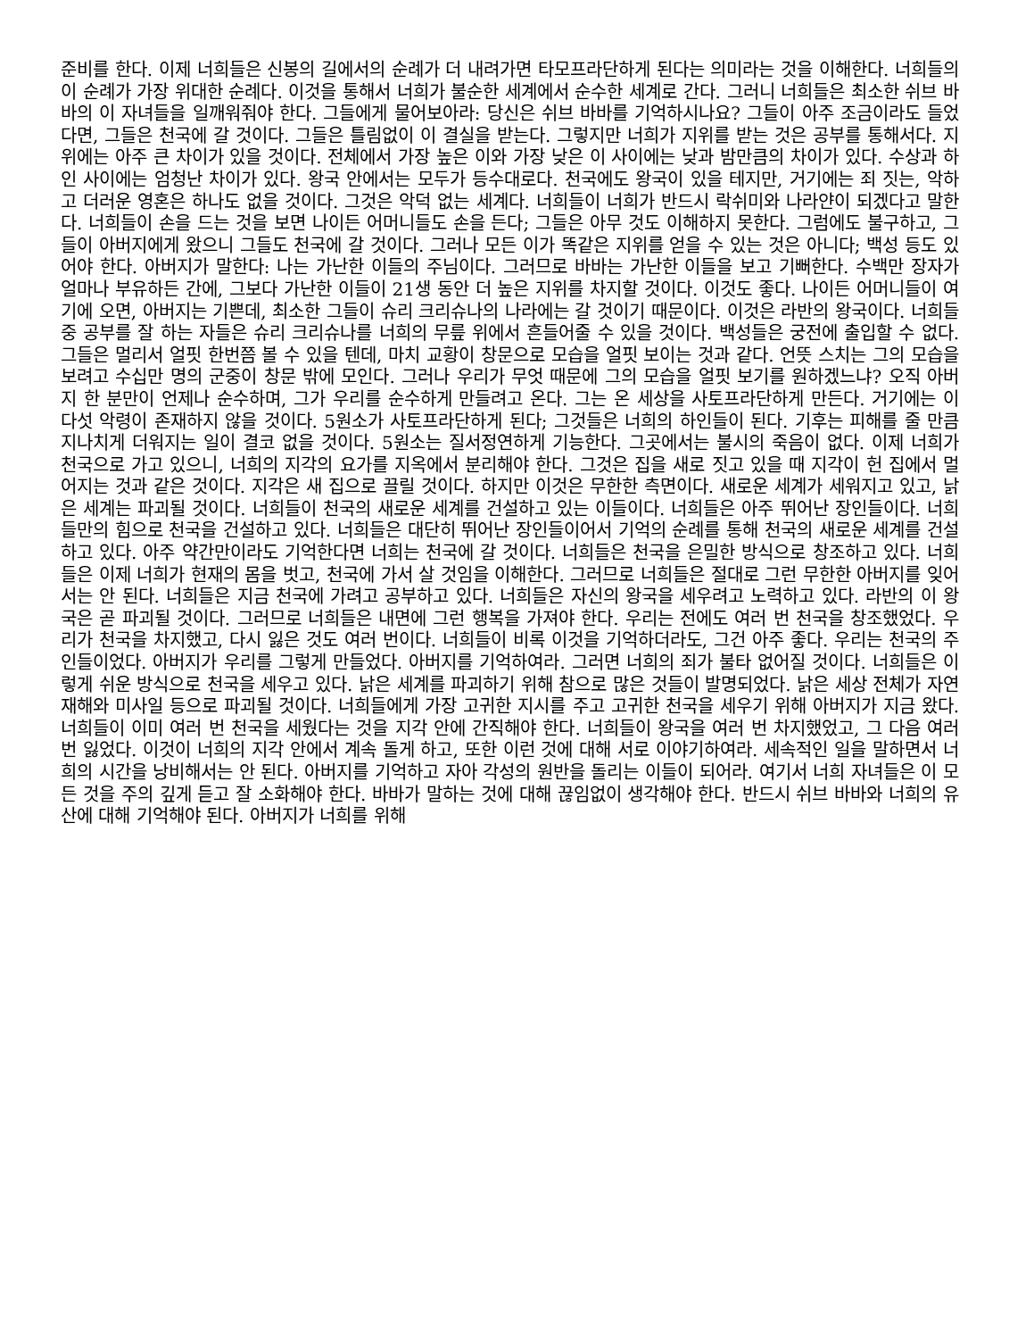준비를 한다. 이제 너희들은 신봉의 길에서의 순례가 더 내려가면 타모프라단하게 된다는 의미라는 것을 이해한다. 너희들의 이 순례가 가장 위대한 순례다. 이것을 통해서 너희가 불순한 세계에서 순수한 세계로 간다. 그러니 너희들은 최소한 쉬브 바바의 이 자녀들을 일깨워줘야 한다. 그들에게 물어보아라: 당신은 쉬브 바바를 기억하시나요? 그들이 아주 조금이라도 들었다면, 그들은 천국에 갈 것이다. 그들은 틀림없이 이 결실을 받는다. 그렇지만 너희가 지위를 받는 것은 공부를 통해서다. 지위에는 아주 큰 차이가 있을 것이다. 전체에서 가장 높은 이와 가장 낮은 이 사이에는 낮과 밤만큼의 차이가 있다. 수상과 하인 사이에는 엄청난 차이가 있다. 왕국 안에서는 모두가 등수대로다. 천국에도 왕국이 있을 테지만, 거기에는 죄 짓는, 악하고 더러운 영혼은 하나도 없을 것이다. 그것은 악덕 없는 세계다. 너희들이 너희가 반드시 락쉬미와 나라얀이 되겠다고 말한다. 너희들이 손을 드는 것을 보면 나이든 어머니들도 손을 든다; 그들은 아무 것도 이해하지 못한다. 그럼에도 불구하고, 그들이 아버지에게 왔으니 그들도 천국에 갈 것이다. 그러나 모든 이가 똑같은 지위를 얻을 수 있는 것은 아니다; 백성 등도 있어야 한다. 아버지가 말한다: 나는 가난한 이들의 주님이다. 그러므로 바바는 가난한 이들을 보고 기뻐한다. 수백만 장자가 얼마나 부유하든 간에, 그보다 가난한 이들이 21생 동안 더 높은 지위를 차지할 것이다. 이것도 좋다. 나이든 어머니들이 여기에 오면, 아버지는 기쁜데, 최소한 그들이 슈리 크리슈나의 나라에는 갈 것이기 때문이다. 이것은 라반의 왕국이다. 너희들 중 공부를 잘 하는 자들은 슈리 크리슈나를 너희의 무릎 위에서 흔들어줄 수 있을 것이다. 백성들은 궁전에 출입할 수 없다. 그들은 멀리서 얼핏 한번쯤 볼 수 있을 텐데, 마치 교황이 창문으로 모습을 얼핏 보이는 것과 같다. 언뜻 스치는 그의 모습을 보려고 수십만 명의 군중이 창문 밖에 모인다. 그러나 우리가 무엇 때문에 그의 모습을 얼핏 보기를 원하겠느냐? 오직 아버지 한 분만이 언제나 순수하며, 그가 우리를 순수하게 만들려고 온다. 그는 온 세상을 사토프라단하게 만든다. 거기에는 이 다섯 악령이 존재하지 않을 것이다. 5원소가 사토프라단하게 된다; 그것들은 너희의 하인들이 된다. 기후는 피해를 줄 만큼 지나치게 더워지는 일이 결코 없을 것이다. 5원소는 질서정연하게 기능한다. 그곳에서는 불시의 죽음이 없다. 이제 너희가 천국으로 가고 있으니, 너희의 지각의 요가를 지옥에서 분리해야 한다. 그것은 집을 새로 짓고 있을 때 지각이 헌 집에서 멀어지는 것과 같은 것이다. 지각은 새 집으로 끌릴 것이다. 하지만 이것은 무한한 측면이다. 새로운 세계가 세워지고 있고, 낡은 세계는 파괴될 것이다. 너희들이 천국의 새로운 세계를 건설하고 있는 이들이다. 너희들은 아주 뛰어난 장인들이다. 너희들만의 힘으로 천국을 건설하고 있다. 너희들은 대단히 뛰어난 장인들이어서 기억의 순례를 통해 천국의 새로운 세계를 건설하고 있다. 아주 약간만이라도 기억한다면 너희는 천국에 갈 것이다. 너희들은 천국을 은밀한 방식으로 창조하고 있다. 너희들은 이제 너희가 현재의 몸을 벗고, 천국에 가서 살 것임을 이해한다. 그러므로 너희들은 절대로 그런 무한한 아버지를 잊어서는 안 된다. 너희들은 지금 천국에 가려고 공부하고 있다. 너희들은 자신의 왕국을 세우려고 노력하고 있다. 라반의 이 왕국은 곧 파괴될 것이다. 그러므로 너희들은 내면에 그런 행복을 가져야 한다. 우리는 전에도 여러 번 천국을 창조했었다. 우리가 천국을 차지했고, 다시 잃은 것도 여러 번이다. 너희들이 비록 이것을 기억하더라도, 그건 아주 좋다. 우리는 천국의 주인들이었다. 아버지가 우리를 그렇게 만들었다. 아버지를 기억하여라. 그러면 너희의 죄가 불타 없어질 것이다. 너희들은 이렇게 쉬운 방식으로 천국을 세우고 있다. 낡은 세계를 파괴하기 위해 참으로 많은 것들이 발명되었다. 낡은 세상 전체가 자연재해와 미사일 등으로 파괴될 것이다. 너희들에게 가장 고귀한 지시를 주고 고귀한 천국을 세우기 위해 아버지가 지금 왔다. 너희들이 이미 여러 번 천국을 세웠다는 것을 지각 안에 간직해야 한다. 너희들이 왕국을 여러 번 차지했었고, 그 다음 여러 번 잃었다. 이것이 너희의 지각 안에서 계속 돌게 하고, 또한 이런 것에 대해 서로 이야기하여라. 세속적인 일을 말하면서 너희의 시간을 낭비해서는 안 된다. 아버지를 기억하고 자아 각성의 원반을 돌리는 이들이 되어라. 여기서 너희 자녀들은 이 모든 것을 주의 깊게 듣고 잘 소화해야 한다. 바바가 말하는 것에 대해 끊임없이 생각해야 한다. 반드시 쉬브 바바와 너희의 유산에 대해 기억해야 된다. 아버지가 너희를 위해